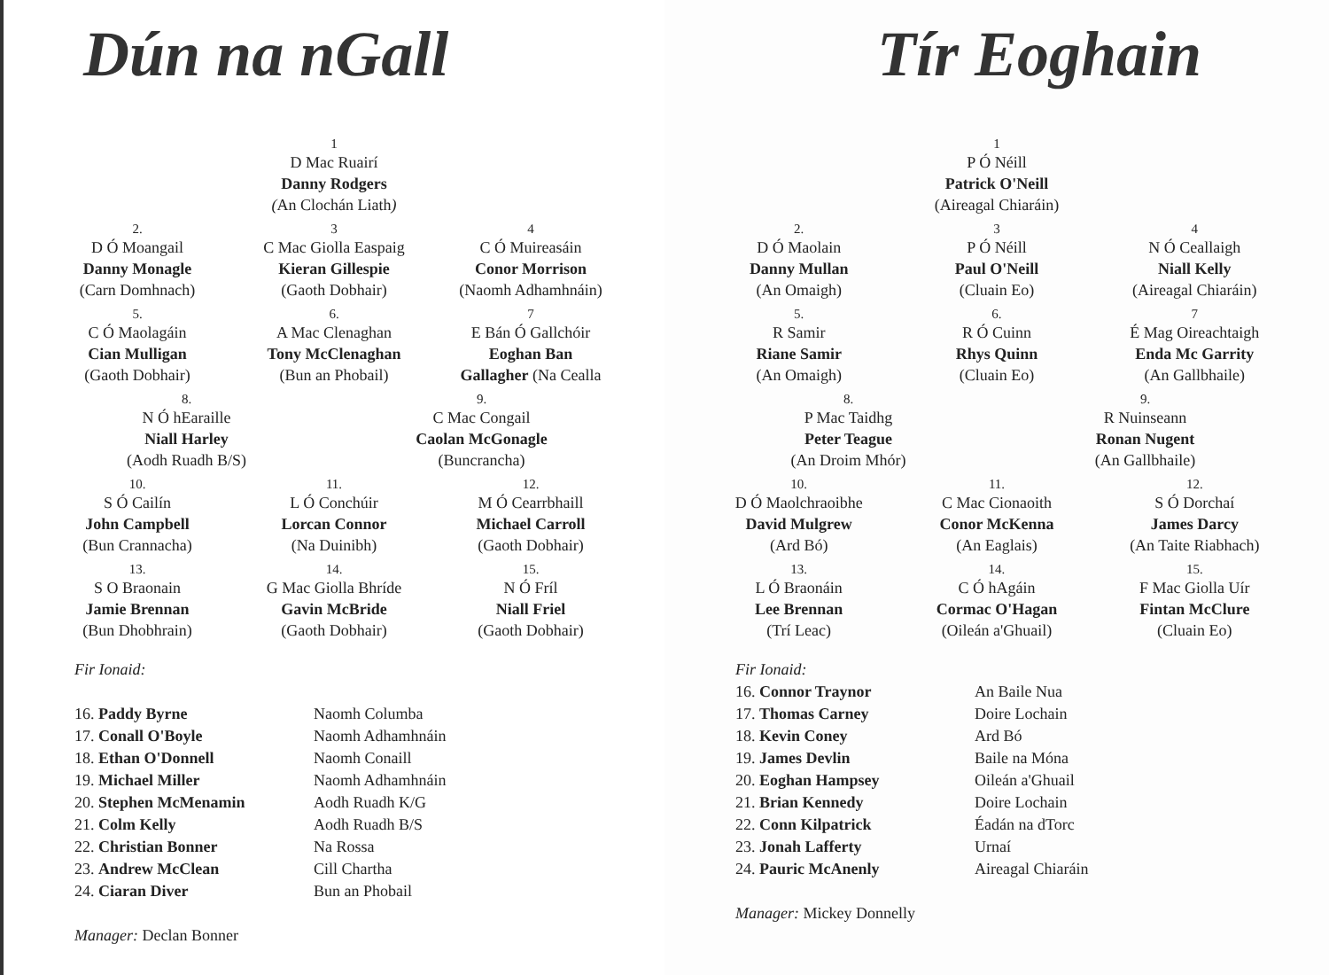Dún na nGall
1
D Mac Ruairí
Danny Rodgers
(An Clochán Liath)
2.
D Ó Moangail
Danny Monagle
(Carn Domhnach)
3
C Mac Giolla Easpaig
Kieran Gillespie
(Gaoth Dobhair)
4
C Ó Muireasáin
Conor Morrison
(Naomh Adhamhnáin)
5.
C Ó Maolagáin
Cian Mulligan
(Gaoth Dobhair)
6.
A Mac Clenaghan
Tony McClenaghan
(Bun an Phobail)
7
E Bán Ó Gallchóir
Eoghan Ban
Gallagher (Na Cealla
8.
N Ó hEaraille
Niall Harley
(Aodh Ruadh B/S)
9.
C Mac Congail
Caolan McGonagle
(Buncrancha)
10.
S Ó Cailín
John Campbell
(Bun Crannacha)
11.
L Ó Conchúir
Lorcan Connor
(Na Duinibh)
12.
M Ó Cearrbhaill
Michael Carroll
(Gaoth Dobhair)
13.
S O Braonain
Jamie Brennan
(Bun Dhobhrain)
14.
G Mac Giolla Bhríde
Gavin McBride
(Gaoth Dobhair)
15.
N Ó Fríl
Niall Friel
(Gaoth Dobhair)
Fir Ionaid:
16. Paddy Byrne Naomh Columba
17. Conall O'Boyle Naomh Adhamhnáin
18. Ethan O'Donnell Naomh Conaill
19. Michael Miller Naomh Adhamhnáin
20. Stephen McMenamin Aodh Ruadh K/G
21. Colm Kelly Aodh Ruadh B/S
22. Christian Bonner Na Rossa
23. Andrew McClean Cill Chartha
24. Ciaran Diver Bun an Phobail
Manager: Declan Bonner
Tír Eoghain
1
P Ó Néill
Patrick O'Neill
(Aireagal Chiaráin)
2.
D Ó Maolain
Danny Mullan
(An Omaigh)
3
P Ó Néill
Paul O'Neill
(Cluain Eo)
4
N Ó Ceallaigh
Niall Kelly
(Aireagal Chiaráin)
5.
R Samir
Riane Samir
(An Omaigh)
6.
R Ó Cuinn
Rhys Quinn
(Cluain Eo)
7
É Mag Oireachtaigh
Enda Mc Garrity
(An Gallbhaile)
8.
P Mac Taidhg
Peter Teague
(An Droim Mhór)
9.
R Nuinseann
Ronan Nugent
(An Gallbhaile)
10.
D Ó Maolchraoibhe
David Mulgrew
(Ard Bó)
11.
C Mac Cionaoith
Conor McKenna
(An Eaglais)
12.
S Ó Dorchaí
James Darcy
(An Taite Riabhach)
13.
L Ó Braonáin
Lee Brennan
(Trí Leac)
14.
C Ó hAgáin
Cormac O'Hagan
(Oileán a'Ghuail)
15.
F Mac Giolla Uír
Fintan McClure
(Cluain Eo)
Fir Ionaid:
16. Connor Traynor An Baile Nua
17. Thomas Carney Doire Lochain
18. Kevin Coney Ard Bó
19. James Devlin Baile na Móna
20. Eoghan Hampsey Oileán a'Ghuail
21. Brian Kennedy Doire Lochain
22. Conn Kilpatrick Éadán na dTorc
23. Jonah Lafferty Urnaí
24. Pauric McAnenly Aireagal Chiaráin
Manager: Mickey Donnelly